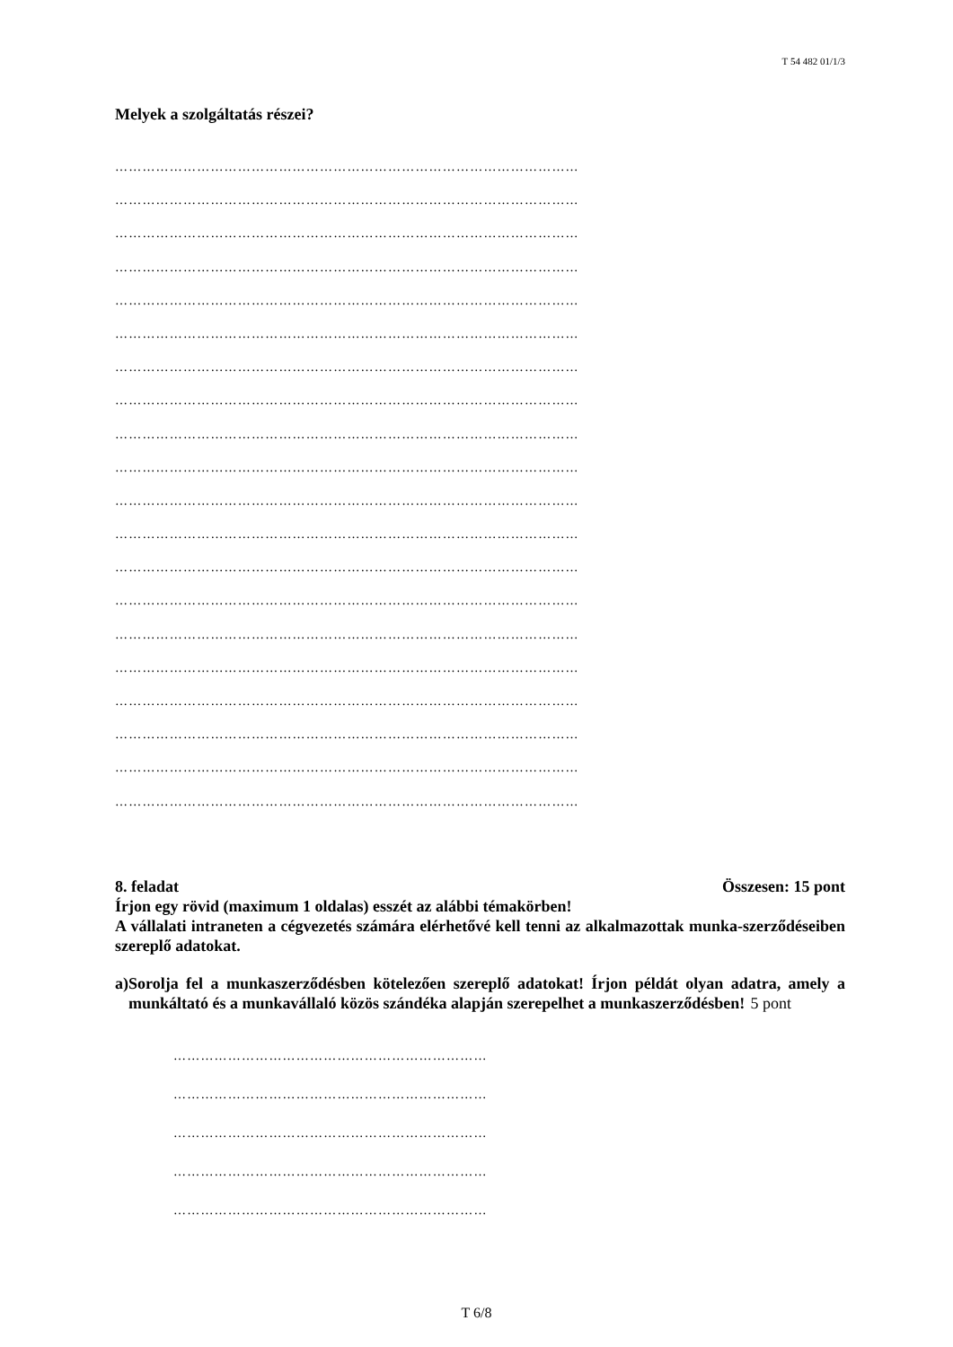T 54 482 01/1/3
Melyek a szolgáltatás részei?
…………………………………………………………………………………………
…………………………………………………………………………………………
…………………………………………………………………………………………
…………………………………………………………………………………………
…………………………………………………………………………………………
…………………………………………………………………………………………
…………………………………………………………………………………………
…………………………………………………………………………………………
…………………………………………………………………………………………
…………………………………………………………………………………………
…………………………………………………………………………………………
…………………………………………………………………………………………
…………………………………………………………………………………………
…………………………………………………………………………………………
…………………………………………………………………………………………
…………………………………………………………………………………………
…………………………………………………………………………………………
…………………………………………………………………………………………
…………………………………………………………………………………………
…………………………………………………………………………………………
8. feladat Összesen: 15 pont
Írjon egy rövid (maximum 1 oldalas) esszét az alábbi témakörben!
A vállalati intraneten a cégvezetés számára elérhetővé kell tenni az alkalmazottak munka-szerződéseiben szereplő adatokat.
a) Sorolja fel a munkaszerződésben kötelezően szereplő adatokat! Írjon példát olyan adatra, amely a munkáltató és a munkavállaló közös szándéka alapján szerepelhet a munkaszerződésben!
5 pont
……………………………………………………………
……………………………………………………………
……………………………………………………………
……………………………………………………………
……………………………………………………………
T 6/8